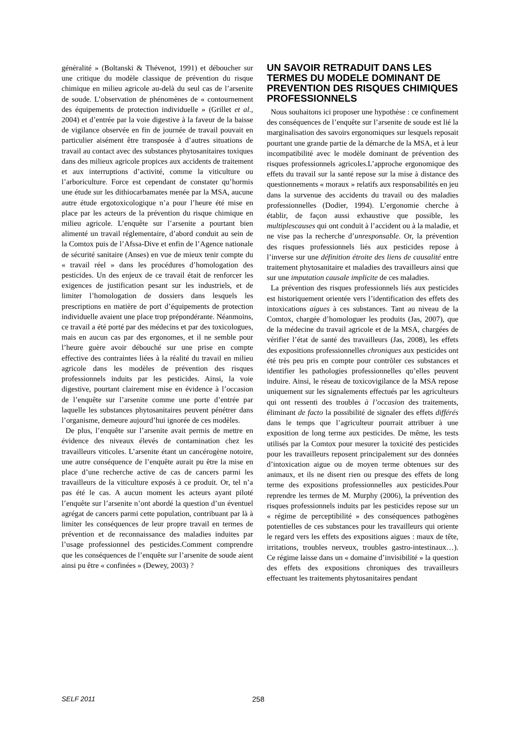généralité » (Boltanski & Thévenot, 1991) et déboucher sur une critique du modèle classique de prévention du risque chimique en milieu agricole au-delà du seul cas de l’arsenite de soude. L’observation de phénomènes de « contournement des équipements de protection individuelle » (Grillet et al., 2004) et d’entrée par la voie digestive à la faveur de la baisse de vigilance observée en fin de journée de travail pouvait en particulier aisément être transposée à d’autres situations de travail au contact avec des substances phytosanitaires toxiques dans des milieux agricole propices aux accidents de traitement et aux interruptions d’activité, comme la viticulture ou l’arboriculture. Force est cependant de constater qu’hormis une étude sur les dithiocarbamates menée par la MSA, aucune autre étude ergotoxicologique n’a pour l’heure été mise en place par les acteurs de la prévention du risque chimique en milieu agricole. L’enquête sur l’arsenite a pourtant bien alimenté un travail réglementaire, d’abord conduit au sein de la Comtox puis de l’Afssa-Dive et enfin de l’Agence nationale de sécurité sanitaire (Anses) en vue de mieux tenir compte du « travail réel » dans les procédures d’homologation des pesticides. Un des enjeux de ce travail était de renforcer les exigences de justification pesant sur les industriels, et de limiter l’homologation de dossiers dans lesquels les prescriptions en matière de port d’équipements de protection individuelle avaient une place trop prépondérante. Néanmoins, ce travail a été porté par des médecins et par des toxicologues, mais en aucun cas par des ergonomes, et il ne semble pour l’heure guère avoir débouché sur une prise en compte effective des contraintes liées à la réalité du travail en milieu agricole dans les modèles de prévention des risques professionnels induits par les pesticides. Ainsi, la voie digestive, pourtant clairement mise en évidence à l’occasion de l’enquête sur l’arsenite comme une porte d’entrée par laquelle les substances phytosanitaires peuvent pénétrer dans l’organisme, demeure aujourd’hui ignorée de ces modèles.
De plus, l’enquête sur l’arsenite avait permis de mettre en évidence des niveaux élevés de contamination chez les travailleurs viticoles. L’arsenite étant un cancérogène notoire, une autre conséquence de l’enquête aurait pu être la mise en place d’une recherche active de cas de cancers parmi les travailleurs de la viticulture exposés à ce produit. Or, tel n’a pas été le cas. A aucun moment les acteurs ayant piloté l’enquête sur l’arsenite n’ont abordé la question d’un éventuel agrégat de cancers parmi cette population, contribuant par là à limiter les conséquences de leur propre travail en termes de prévention et de reconnaissance des maladies induites par l’usage professionnel des pesticides.Comment comprendre que les conséquences de l’enquête sur l’arsenite de soude aient ainsi pu être « confinées » (Dewey, 2003) ?
UN SAVOIR RETRADUIT DANS LES TERMES DU MODELE DOMINANT DE PREVENTION DES RISQUES CHIMIQUES PROFESSIONNELS
Nous souhaitons ici proposer une hypothèse : ce confinement des conséquences de l’enquête sur l’arsenite de soude est lié la marginalisation des savoirs ergonomiques sur lesquels reposait pourtant une grande partie de la démarche de la MSA, et à leur incompatibilité avec le modèle dominant de prévention des risques professionnels agricoles.L’approche ergonomique des effets du travail sur la santé repose sur la mise à distance des questionnements « moraux » relatifs aux responsabilités en jeu dans la survenue des accidents du travail ou des maladies professionnelles (Dodier, 1994). L’ergonomie cherche à établir, de façon aussi exhaustive que possible, les multiplescauses qui ont conduit à l’accident ou à la maladie, et ne vise pas la recherche d’unresponsable. Or, la prévention des risques professionnels liés aux pesticides repose à l’inverse sur une définition étroite des liens de causalité entre traitement phytosanitaire et maladies des travailleurs ainsi que sur une imputation causale implicite de ces maladies.
La prévention des risques professionnels liés aux pesticides est historiquement orientée vers l’identification des effets des intoxications aigues à ces substances. Tant au niveau de la Comtox, chargée d’homologuer les produits (Jas, 2007), que de la médecine du travail agricole et de la MSA, chargées de vérifier l’état de santé des travailleurs (Jas, 2008), les effets des expositions professionnelles chroniques aux pesticides ont été très peu pris en compte pour contrôler ces substances et identifier les pathologies professionnelles qu’elles peuvent induire. Ainsi, le réseau de toxicovigilance de la MSA repose uniquement sur les signalements effectués par les agriculteurs qui ont ressenti des troubles à l’occasion des traitements, éliminant de facto la possibilité de signaler des effets différés dans le temps que l’agriculteur pourrait attribuer à une exposition de long terme aux pesticides. De même, les tests utilisés par la Comtox pour mesurer la toxicité des pesticides pour les travailleurs reposent principalement sur des données d’intoxication aigue ou de moyen terme obtenues sur des animaux, et ils ne disent rien ou presque des effets de long terme des expositions professionnelles aux pesticides.Pour reprendre les termes de M. Murphy (2006), la prévention des risques professionnels induits par les pesticides repose sur un « régime de perceptibilité » des conséquences pathogènes potentielles de ces substances pour les travailleurs qui oriente le regard vers les effets des expositions aigues : maux de tête, irritations, troubles nerveux, troubles gastro-intestinaux…). Ce régime laisse dans un « domaine d’invisibilité » la question des effets des expositions chroniques des travailleurs effectuant les traitements phytosanitaires pendant
SELF 2011 258